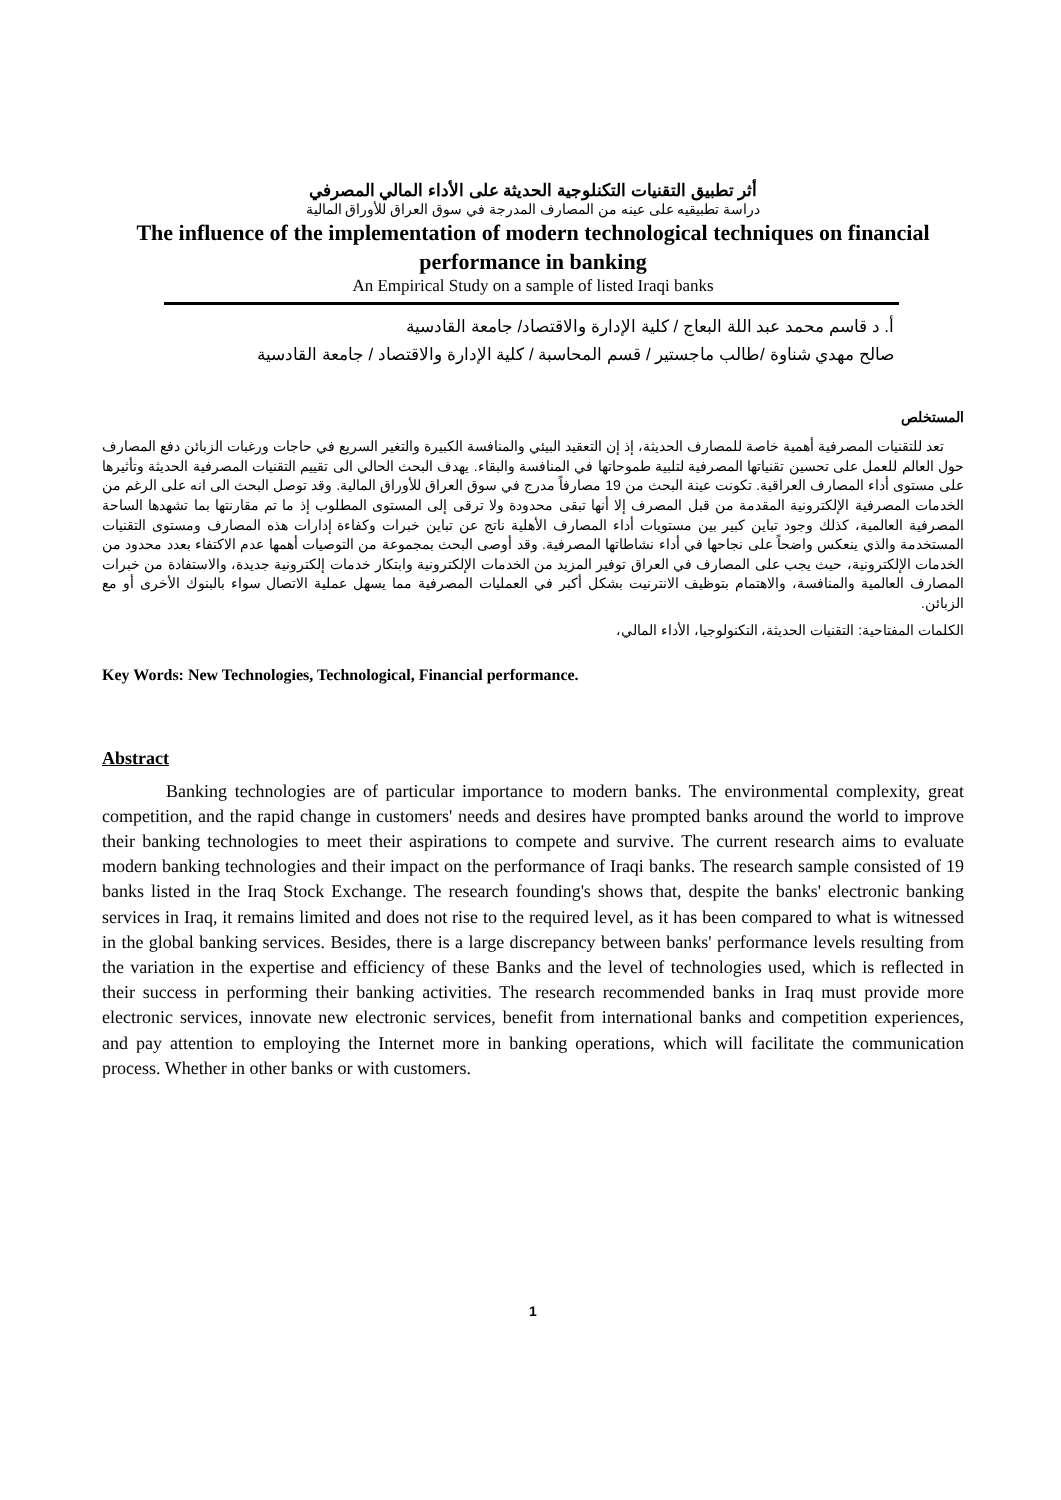أثر تطبيق التقنيات التكنلوجية الحديثة على الأداء المالي المصرفي
دراسة تطبيقيه على عينه من المصارف المدرجة في سوق العراق للأوراق المالية
The influence of the implementation of modern technological techniques on financial performance in banking
An Empirical Study on a sample of listed Iraqi banks
أ. د قاسم محمد عبد اللة البعاج / كلية الإدارة والاقتصاد/ جامعة القادسية
صالح مهدي شناوة /طالب ماجستير / قسم المحاسبة / كلية الإدارة والاقتصاد / جامعة القادسية
المستخلص
تعد للتقنيات المصرفية أهمية خاصة للمصارف الحديثة، إذ إن التعقيد البيئي والمنافسة الكبيرة والتغير السريع في حاجات ورغبات الزبائن دفع المصارف حول العالم للعمل على تحسين تقنياتها المصرفية لتلبية طموحاتها في المنافسة والبقاء. يهدف البحث الحالي الى تقييم التقنيات المصرفية الحديثة وتأثيرها على مستوى أداء المصارف العراقية. تكونت عينة البحث من 19 مصارفاً مدرج في سوق العراق للأوراق المالية. وقد توصل البحث الى انه على الرغم من الخدمات المصرفية الإلكترونية المقدمة من قبل المصرف إلا أنها تبقى محدودة ولا ترقى إلى المستوى المطلوب إذ ما تم مقارنتها بما تشهدها الساحة المصرفية العالمية، كذلك وجود تباين كبير بين مستويات أداء المصارف الأهلية ناتج عن تباين خبرات وكفاءة إدارات هذه المصارف ومستوى التقنيات المستخدمة والذي ينعكس واضحاً على نجاحها في أداء نشاطاتها المصرفية. وقد أوصى البحث بمجموعة من التوصيات أهمها عدم الاكتفاء بعدد محدود من الخدمات الإلكترونية، حيث يجب على المصارف في العراق توفير المزيد من الخدمات الإلكترونية وابتكار خدمات إلكترونية جديدة، والاستفادة من خبرات المصارف العالمية والمنافسة، والاهتمام بتوظيف الانترنيت بشكل أكبر في العمليات المصرفية مما يسهل عملية الاتصال سواء بالبنوك الأخرى أو مع الزبائن.
الكلمات المفتاحية: التقنيات الحديثة، التكنولوجيا، الأداء المالي،
Key Words: New Technologies, Technological, Financial performance.
Abstract
Banking technologies are of particular importance to modern banks. The environmental complexity, great competition, and the rapid change in customers' needs and desires have prompted banks around the world to improve their banking technologies to meet their aspirations to compete and survive. The current research aims to evaluate modern banking technologies and their impact on the performance of Iraqi banks. The research sample consisted of 19 banks listed in the Iraq Stock Exchange. The research founding's shows that, despite the banks' electronic banking services in Iraq, it remains limited and does not rise to the required level, as it has been compared to what is witnessed in the global banking services. Besides, there is a large discrepancy between banks' performance levels resulting from the variation in the expertise and efficiency of these Banks and the level of technologies used, which is reflected in their success in performing their banking activities. The research recommended banks in Iraq must provide more electronic services, innovate new electronic services, benefit from international banks and competition experiences, and pay attention to employing the Internet more in banking operations, which will facilitate the communication process. Whether in other banks or with customers.
1